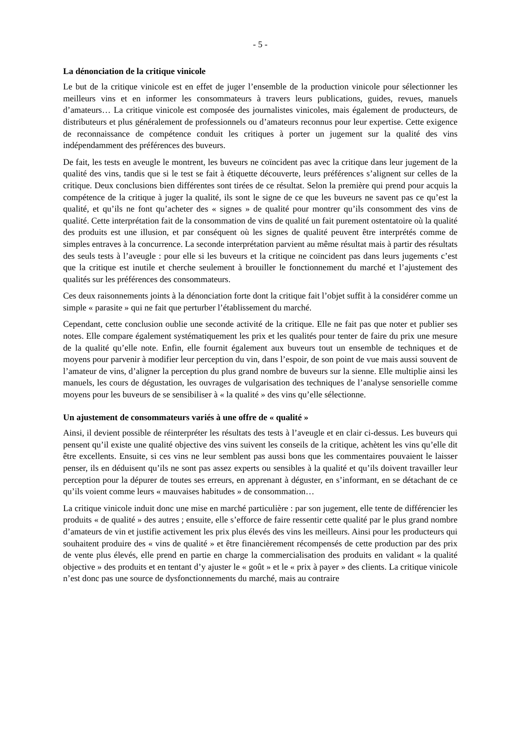- 5 -
La dénonciation de la critique vinicole
Le but de la critique vinicole est en effet de juger l’ensemble de la production vinicole pour sélectionner les meilleurs vins et en informer les consommateurs à travers leurs publications, guides, revues, manuels d’amateurs… La critique vinicole est composée des journalistes vinicoles, mais également de producteurs, de distributeurs et plus généralement de professionnels ou d’amateurs reconnus pour leur expertise. Cette exigence de reconnaissance de compétence conduit les critiques à porter un jugement sur la qualité des vins indépendamment des préférences des buveurs.
De fait, les tests en aveugle le montrent, les buveurs ne coïncident pas avec la critique dans leur jugement de la qualité des vins, tandis que si le test se fait à étiquette découverte, leurs préférences s’alignent sur celles de la critique. Deux conclusions bien différentes sont tirées de ce résultat. Selon la première qui prend pour acquis la compétence de la critique à juger la qualité, ils sont le signe de ce que les buveurs ne savent pas ce qu’est la qualité, et qu’ils ne font qu’acheter des « signes » de qualité pour montrer qu’ils consomment des vins de qualité. Cette interprétation fait de la consommation de vins de qualité un fait purement ostentatoire où la qualité des produits est une illusion, et par conséquent où les signes de qualité peuvent être interprétés comme de simples entraves à la concurrence. La seconde interprétation parvient au même résultat mais à partir des résultats des seuls tests à l’aveugle : pour elle si les buveurs et la critique ne coïncident pas dans leurs jugements c’est que la critique est inutile et cherche seulement à brouiller le fonctionnement du marché et l’ajustement des qualités sur les préférences des consommateurs.
Ces deux raisonnements joints à la dénonciation forte dont la critique fait l’objet suffit à la considérer comme un simple « parasite » qui ne fait que perturber l’établissement du marché.
Cependant, cette conclusion oublie une seconde activité de la critique. Elle ne fait pas que noter et publier ses notes. Elle compare également systématiquement les prix et les qualités pour tenter de faire du prix une mesure de la qualité qu’elle note. Enfin, elle fournit également aux buveurs tout un ensemble de techniques et de moyens pour parvenir à modifier leur perception du vin, dans l’espoir, de son point de vue mais aussi souvent de l’amateur de vins, d’aligner la perception du plus grand nombre de buveurs sur la sienne. Elle multiplie ainsi les manuels, les cours de dégustation, les ouvrages de vulgarisation des techniques de l’analyse sensorielle comme moyens pour les buveurs de se sensibiliser à « la qualité » des vins qu’elle sélectionne.
Un ajustement de consommateurs variés à une offre de « qualité »
Ainsi, il devient possible de réinterpréter les résultats des tests à l’aveugle et en clair ci-dessus. Les buveurs qui pensent qu’il existe une qualité objective des vins suivent les conseils de la critique, achètent les vins qu’elle dit être excellents. Ensuite, si ces vins ne leur semblent pas aussi bons que les commentaires pouvaient le laisser penser, ils en déduisent qu’ils ne sont pas assez experts ou sensibles à la qualité et qu’ils doivent travailler leur perception pour la dépurer de toutes ses erreurs, en apprenant à déguster, en s’informant, en se détachant de ce qu’ils voient comme leurs « mauvaises habitudes » de consommation…
La critique vinicole induit donc une mise en marché particulière : par son jugement, elle tente de différencier les produits « de qualité » des autres ; ensuite, elle s’efforce de faire ressentir cette qualité par le plus grand nombre d’amateurs de vin et justifie activement les prix plus élevés des vins les meilleurs. Ainsi pour les producteurs qui souhaitent produire des « vins de qualité » et être financièrement récompensés de cette production par des prix de vente plus élevés, elle prend en partie en charge la commercialisation des produits en validant « la qualité objective » des produits et en tentant d’y ajuster le « goût » et le « prix à payer » des clients. La critique vinicole n’est donc pas une source de dysfonctionnements du marché, mais au contraire